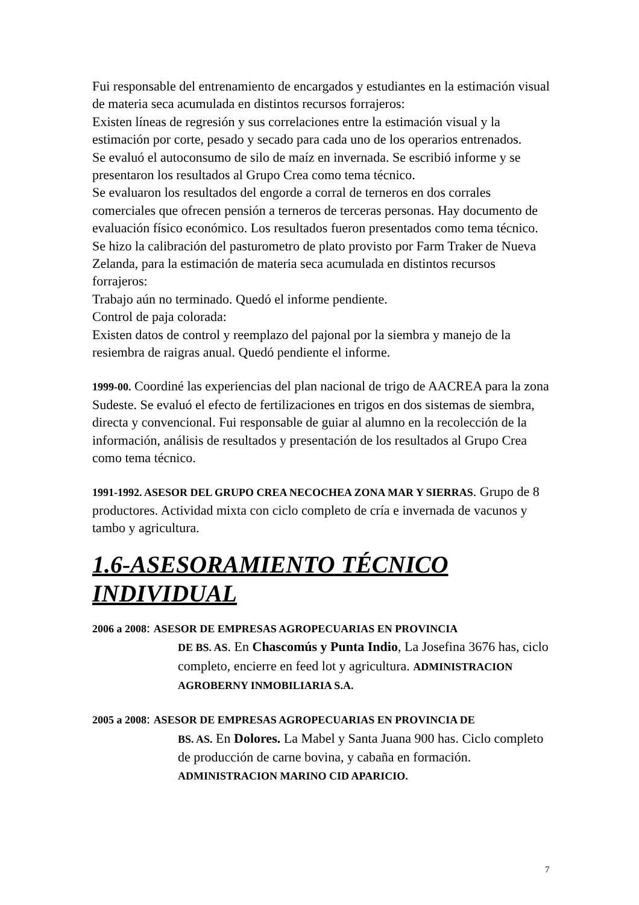Fui responsable del entrenamiento de encargados y estudiantes en la estimación visual de materia seca acumulada en distintos recursos forrajeros:
Existen líneas de regresión y sus correlaciones entre la estimación visual y la estimación por corte, pesado y secado para cada uno de los operarios entrenados.
Se evaluó el autoconsumo de silo de maíz en invernada. Se escribió informe y se presentaron los resultados al Grupo Crea como tema técnico.
Se evaluaron los resultados del engorde a corral de terneros en dos corrales comerciales que ofrecen pensión a terneros de terceras personas. Hay documento de evaluación físico económico. Los resultados fueron presentados como tema técnico.
Se hizo la calibración del pasturometro de plato provisto por Farm Traker de Nueva Zelanda, para la estimación de materia seca acumulada en distintos recursos forrajeros:
Trabajo aún no terminado. Quedó el informe pendiente.
Control de paja colorada:
Existen datos de control y reemplazo del pajonal por la siembra y manejo de la resiembra de raigras anual. Quedó pendiente el informe.
1999-00. Coordiné las experiencias del plan nacional de trigo de AACREA para la zona Sudeste. Se evaluó el efecto de fertilizaciones en trigos en dos sistemas de siembra, directa y convencional. Fui responsable de guiar al alumno en la recolección de la información, análisis de resultados y presentación de los resultados al Grupo Crea como tema técnico.
1991-1992. ASESOR DEL GRUPO CREA NECOCHEA ZONA MAR Y SIERRAS. Grupo de 8 productores. Actividad mixta con ciclo completo de cría e invernada de vacunos y tambo y agricultura.
1.6-ASESORAMIENTO TÉCNICO INDIVIDUAL
2006 a 2008: ASESOR DE EMPRESAS AGROPECUARIAS EN PROVINCIA
DE BS. AS. En Chascomús y Punta Indio, La Josefina 3676 has, ciclo completo, encierre en feed lot y agricultura. ADMINISTRACION AGROBERNY INMOBILIARIA S.A.
2005 a 2008: ASESOR DE EMPRESAS AGROPECUARIAS EN PROVINCIA DE
BS. AS. En Dolores. La Mabel y Santa Juana 900 has. Ciclo completo de producción de carne bovina, y cabaña en formación. ADMINISTRACION MARINO CID APARICIO.
7